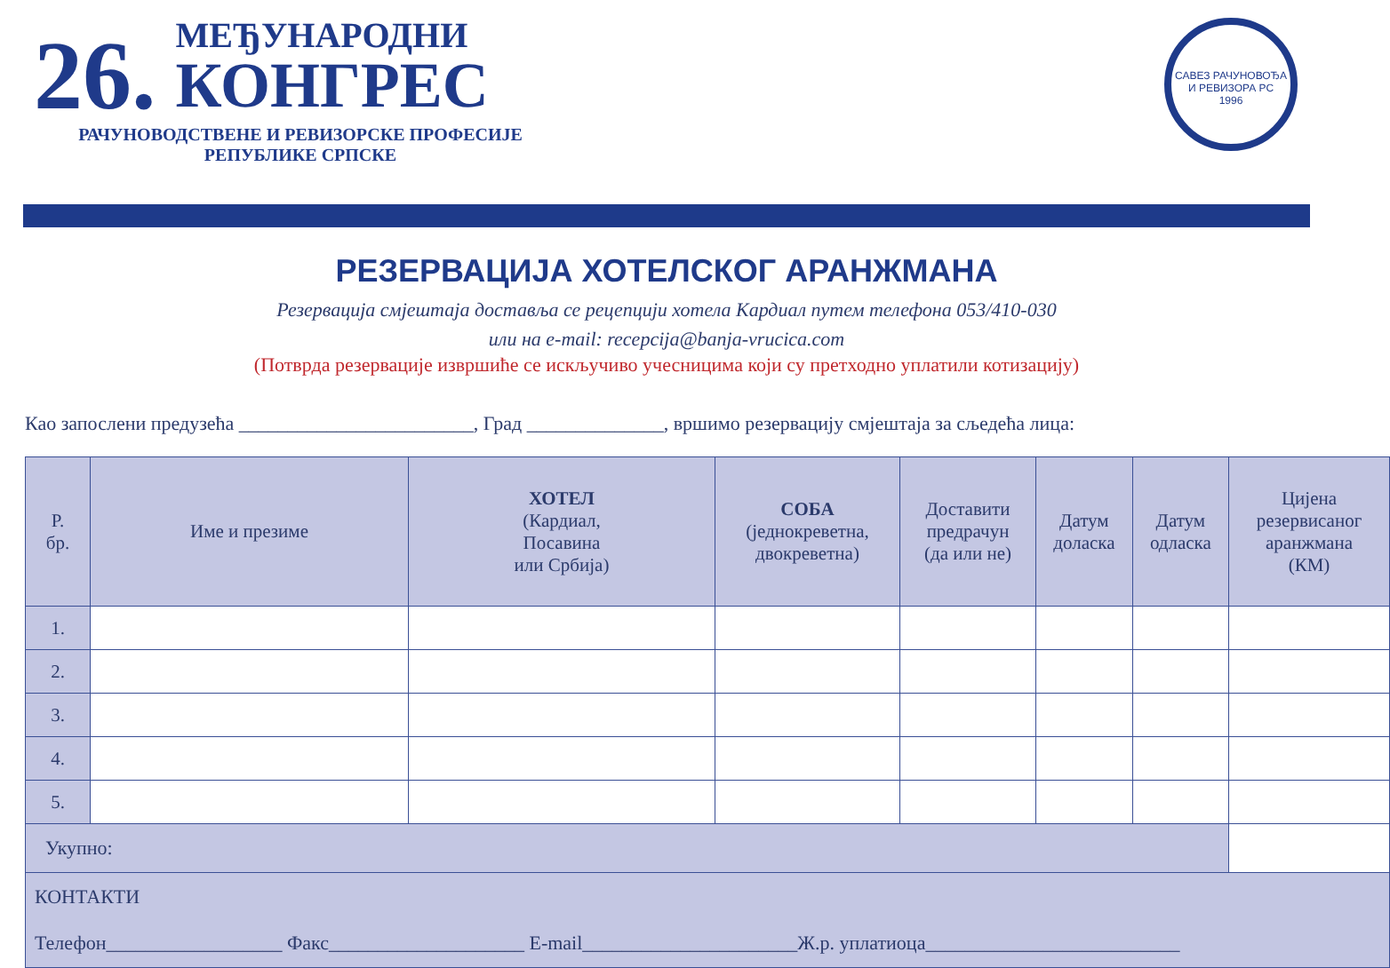26.
МЕЂУНАРОДНИ
КОНГРЕС
РАЧУНОВОДСТВЕНЕ И РЕВИЗОРСКЕ ПРОФЕСИЈЕ
РЕПУБЛИКЕ СРПСКЕ
САВЕЗ РАЧУНОВОЂА И РЕВИЗОРА РС
1996
РЕЗЕРВАЦИЈА ХОТЕЛСКОГ АРАНЖМАНА
Резервација смјештаја доставља се рецепцији хотела Кардиал путем телефона 053/410-030
или на e-mail: recepcija@banja-vrucica.com
(Потврда резервације извршиће се искључиво учесницима који су претходно уплатили котизацију)
Као запослени предузећа ________________________, Град ______________, вршимо резервацију смјештаја за сљедећа лица:
| Р. бр. | Име и презиме | ХОТЕЛ (Кардиал, Посавина или Србија) | СОБА (једнокреветна, двокреветна) | Доставити предрачун (да или не) | Датум доласка | Датум одласка | Цијена резервисаног аранжмана (КМ) |
| --- | --- | --- | --- | --- | --- | --- | --- |
| 1. | | | | | | | |
| 2. | | | | | | | |
| 3. | | | | | | | |
| 4. | | | | | | | |
| 5. | | | | | | | |
| Укупно: | | | | | | | |
| КОНТАКТИ Телефон__________________ Факс____________________ E-mail______________________Ж.р. уплатиоца__________________________ | | | | | | | |